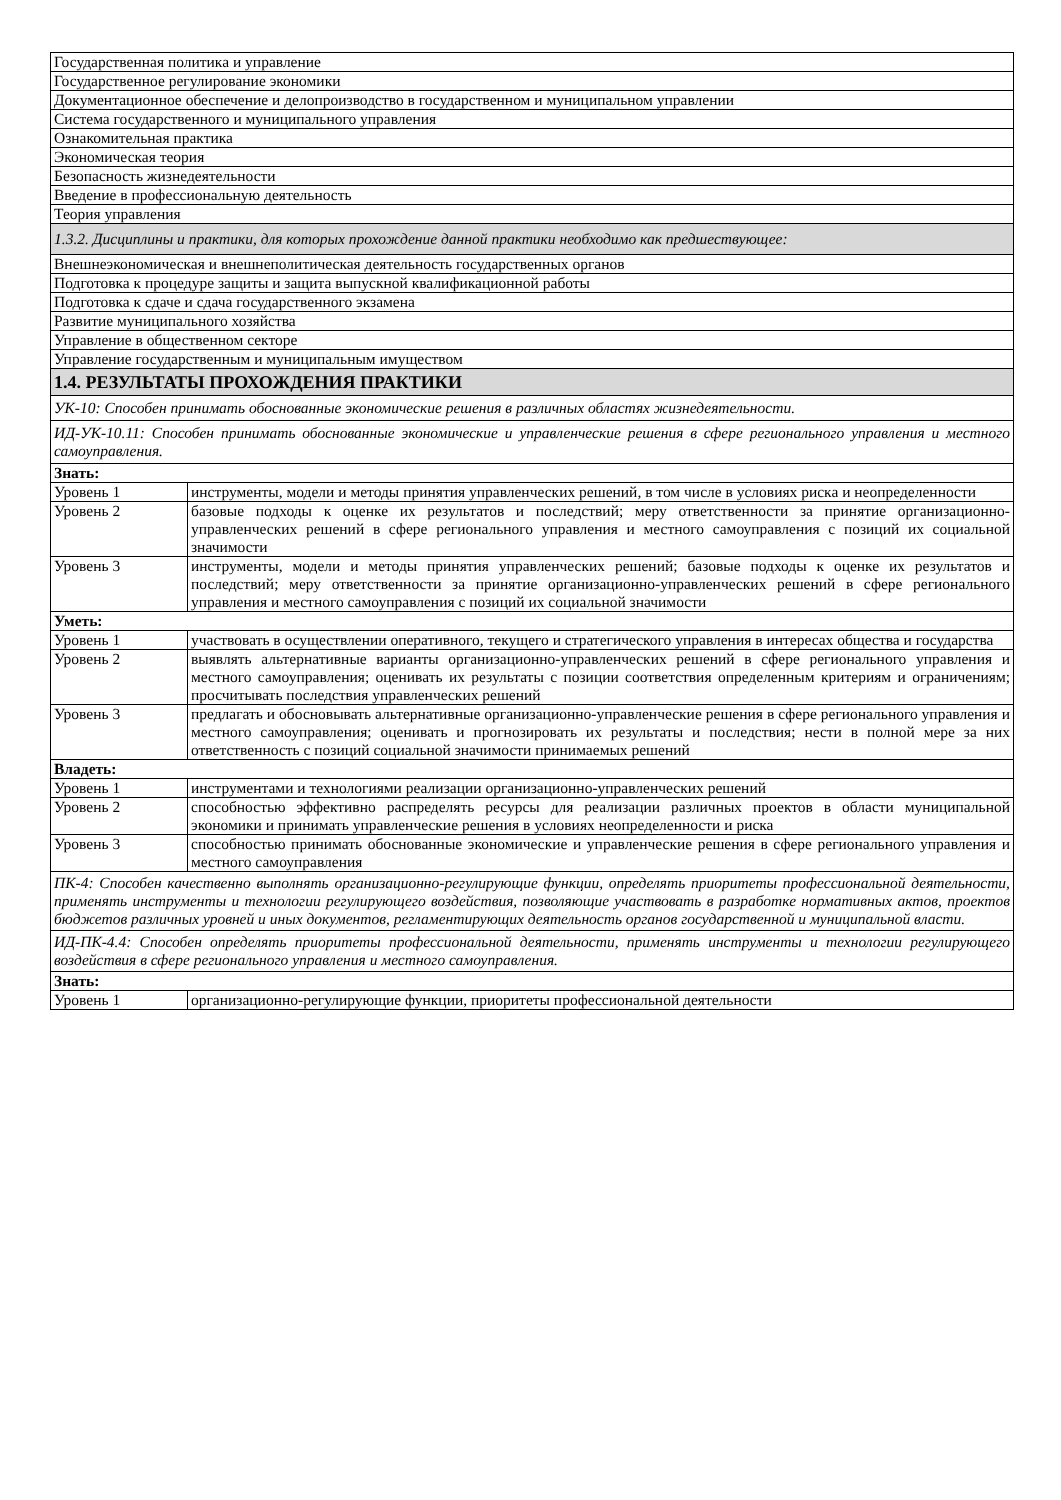| Государственная политика и управление | |
| Государственное регулирование экономики | |
| Документационное обеспечение и делопроизводство в государственном и муниципальном управлении | |
| Система государственного и муниципального управления | |
| Ознакомительная практика | |
| Экономическая теория | |
| Безопасность жизнедеятельности | |
| Введение в профессиональную деятельность | |
| Теория управления | |
| 1.3.2. Дисциплины и практики, для которых прохождение данной практики необходимо как предшествующее: | |
| Внешнеэкономическая и внешнеполитическая деятельность государственных органов | |
| Подготовка к процедуре защиты и защита выпускной квалификационной работы | |
| Подготовка к сдаче и сдача государственного экзамена | |
| Развитие муниципального хозяйства | |
| Управление в общественном секторе | |
| Управление государственным и муниципальным имуществом | |
| 1.4. РЕЗУЛЬТАТЫ ПРОХОЖДЕНИЯ ПРАКТИКИ | |
| УК-10: Способен принимать обоснованные экономические решения в различных областях жизнедеятельности. | |
| ИД-УК-10.11: Способен принимать обоснованные экономические и управленческие решения в сфере регионального управления и местного самоуправления. | |
| Знать: | |
| Уровень 1 | инструменты, модели и методы принятия управленческих решений, в том числе в условиях риска и неопределенности |
| Уровень 2 | базовые подходы к оценке их результатов и последствий; меру ответственности за принятие организационно-управленческих решений в сфере регионального управления и местного самоуправления с позиций их социальной значимости |
| Уровень 3 | инструменты, модели и методы принятия управленческих решений; базовые подходы к оценке их результатов и последствий; меру ответственности за принятие организационно-управленческих решений в сфере регионального управления и местного самоуправления с позиций их социальной значимости |
| Уметь: | |
| Уровень 1 | участвовать в осуществлении оперативного, текущего и стратегического управления в интересах общества и государства |
| Уровень 2 | выявлять альтернативные варианты организационно-управленческих решений в сфере регионального управления и местного самоуправления; оценивать их результаты с позиции соответствия определенным критериям и ограничениям; просчитывать последствия управленческих решений |
| Уровень 3 | предлагать и обосновывать альтернативные организационно-управленческие решения в сфере регионального управления и местного самоуправления; оценивать и прогнозировать их результаты и последствия; нести в полной мере за них ответственность с позиций социальной значимости принимаемых решений |
| Владеть: | |
| Уровень 1 | инструментами и технологиями реализации организационно-управленческих решений |
| Уровень 2 | способностью эффективно распределять ресурсы для реализации различных проектов в области муниципальной экономики и принимать управленческие решения в условиях неопределенности и риска |
| Уровень 3 | способностью принимать обоснованные экономические и управленческие решения в сфере регионального управления и местного самоуправления |
| ПК-4: Способен качественно выполнять организационно-регулирующие функции, определять приоритеты профессиональной деятельности, применять инструменты и технологии регулирующего воздействия, позволяющие участвовать в разработке нормативных актов, проектов бюджетов различных уровней и иных документов, регламентирующих деятельность органов государственной и муниципальной власти. | |
| ИД-ПК-4.4: Способен определять приоритеты профессиональной деятельности, применять инструменты и технологии регулирующего воздействия в сфере регионального управления и местного самоуправления. | |
| Знать: | |
| Уровень 1 | организационно-регулирующие функции, приоритеты профессиональной деятельности |